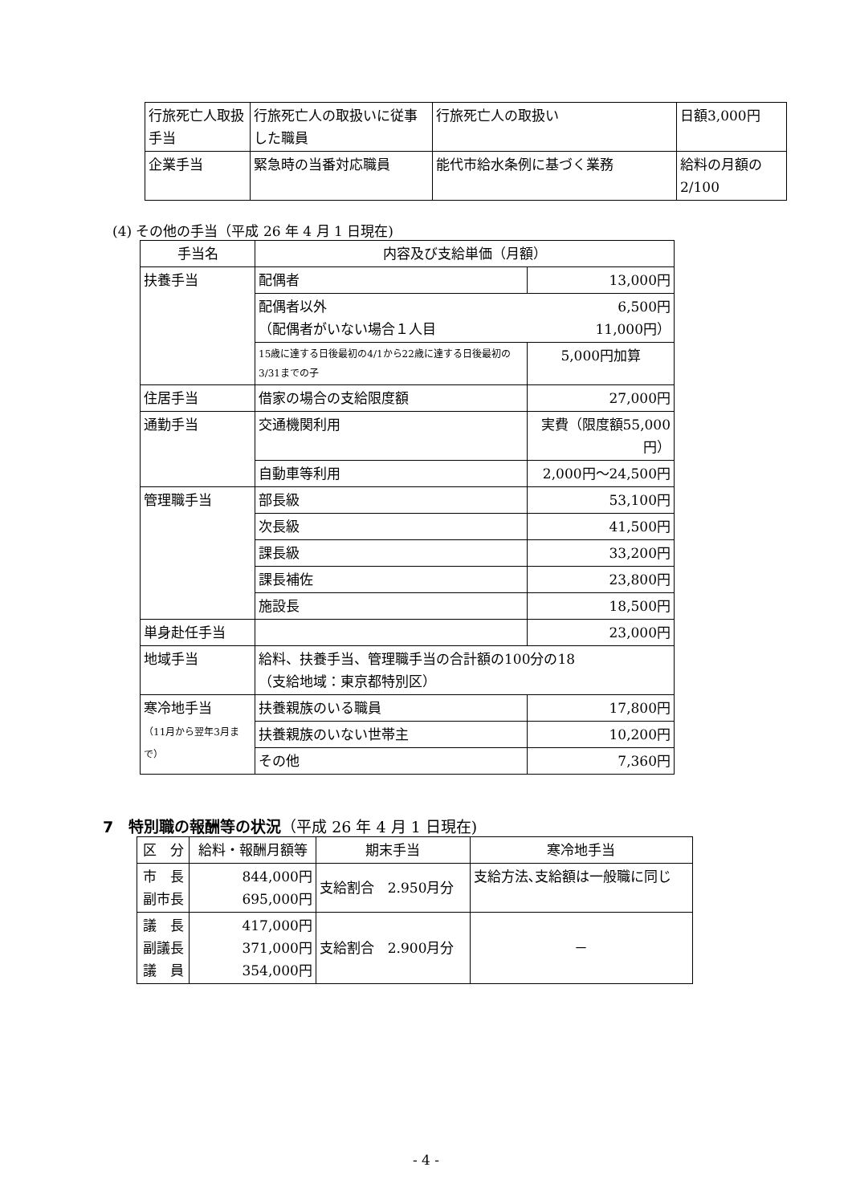| 行旅死亡人取扱手当 | 行旅死亡人の取扱いに従事した職員 | 行旅死亡人の取扱い | 日額3,000円 |
| 企業手当 | 緊急時の当番対応職員 | 能代市給水条例に基づく業務 | 給料の月額の2/100 |
(4) その他の手当（平成 26 年 4 月 1 日現在)
| 手当名 | 内容及び支給単価（月額） | |
| --- | --- | --- |
| 扶養手当 | 配偶者 | 13,000円 |
| | 配偶者以外 6,500円 （配偶者がいない場合１人目 11,000円） | |
| | 15歳に達する日後最初の4/1から22歳に達する日後最初の3/31までの子 | 5,000円加算 |
| 住居手当 | 借家の場合の支給限度額 | 27,000円 |
| 通勤手当 | 交通機関利用 | 実費（限度額55,000円） |
| | 自動車等利用 | 2,000円～24,500円 |
| 管理職手当 | 部長級 | 53,100円 |
| | 次長級 | 41,500円 |
| | 課長級 | 33,200円 |
| | 課長補佐 | 23,800円 |
| | 施設長 | 18,500円 |
| 単身赴任手当 | | 23,000円 |
| 地域手当 | 給料、扶養手当、管理職手当の合計額の100分の18 （支給地域：東京都特別区） | |
| 寒冷地手当 （11月から翌年3月まで） | 扶養親族のいる職員 | 17,800円 |
| | 扶養親族のいない世帯主 | 10,200円 |
| | その他 | 7,360円 |
7　特別職の報酬等の状況（平成 26 年 4 月 1 日現在)
| 区 分 | 給料・報酬月額等 | 期末手当 | 寒冷地手当 |
| --- | --- | --- | --- |
| 市 長 副市長 | 844,000円 695,000円 | 支給割合 2.950月分 | 支給方法､支給額は一般職に同じ |
| 議 長 副議長 議 員 | 417,000円 371,000円 354,000円 | 支給割合 2.900月分 | － |
- 4 -